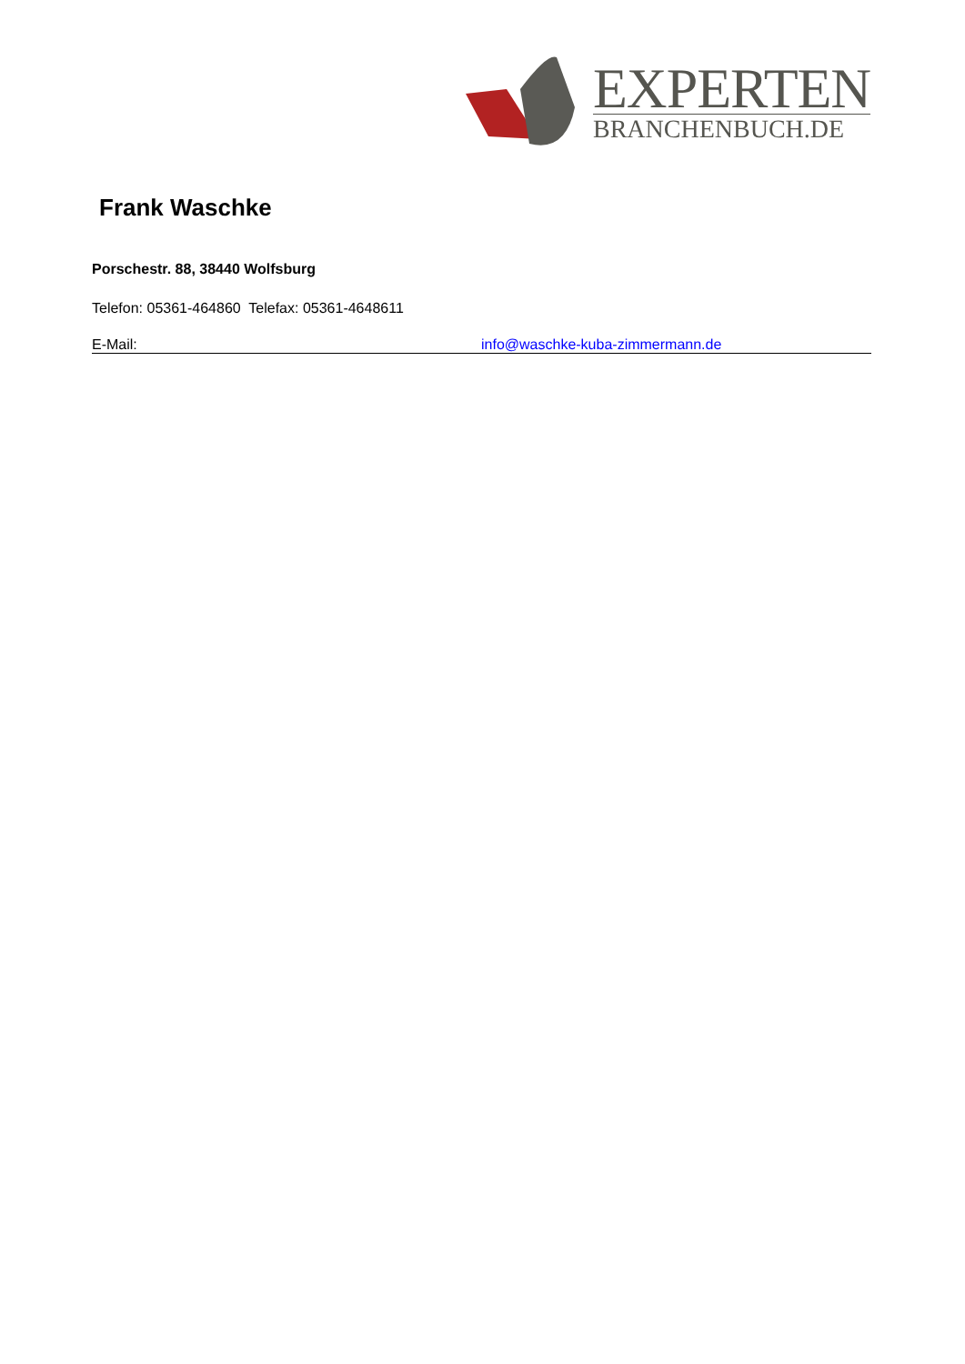EXPERTEN
BRANCHENBUCH.DE
Frank Waschke
Porschestr. 88, 38440 Wolfsburg
Telefon: 05361-464860 Telefax: 05361-4648611
E-Mail: info@waschke-kuba-zimmermann.de